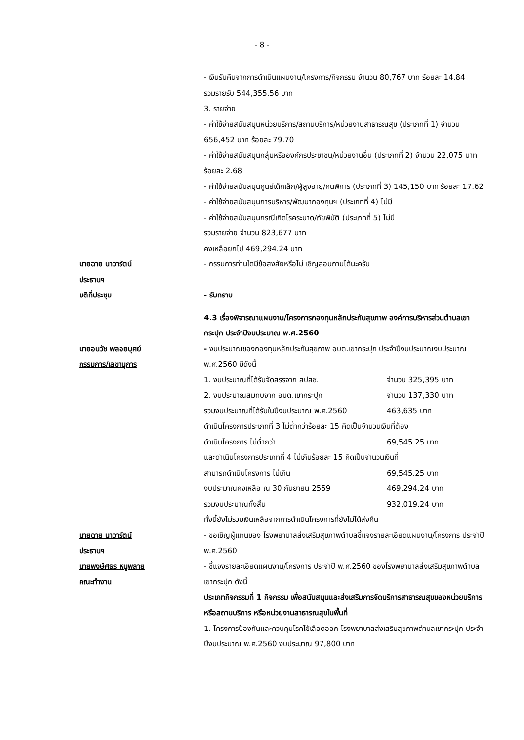- 8 -
- เงินรับคืนจากการดำเนินแผนงาน/โครงการ/กิจกรรม จำนวน 80,767 บาท ร้อยละ 14.84
รวมรายรับ 544,355.56 บาท
3. รายจ่าย
- ค่าใช้จ่ายสนับสนุนหน่วยบริการ/สถานบริการ/หน่วยงานสาธารณสุข (ประเภทที่ 1) จำนวน 656,452 บาท ร้อยละ 79.70
- ค่าใช้จ่ายสนับสนุนกลุ่มหรือองค์กรประชาชน/หน่วยงานอื่น (ประเภทที่ 2) จำนวน 22,075 บาท ร้อยละ 2.68
- ค่าใช้จ่ายสนับสนุนศูนย์เด็กเล็ก/ผู้สูงอายุ/คนพิการ (ประเภทที่ 3) 145,150 บาท ร้อยละ 17.62
- ค่าใช้จ่ายสนับสนุนการบริหาร/พัฒนากองทุนฯ (ประเภทที่ 4) ไม่มี
- ค่าใช้จ่ายสนับสนุนกรณีเกิดโรคระบาด/ภัยพิบัติ (ประเภทที่ 5) ไม่มี
รวมรายจ่าย จำนวน 823,677 บาท
คงเหลือยกไป 469,294.24 บาท
นายฉาย นาวารัตน์
ประธานฯ
- กรรมการท่านใดมีข้อสงสัยหรือไม่ เชิญสอบถามได้นะครับ
มติที่ประชุม - รับทราบ
4.3 เรื่องพิจารณาแผนงาน/โครงการกองทุนหลักประกันสุขภาพ องค์การบริหารส่วนตำบลเขากระปุก ประจำปีงบประมาณ พ.ศ.2560
นายอนวัช พลอยบุศย์
กรรมการ/เลขานุการ
- งบประมาณของกองทุนหลักประกันสุขภาพ อบต.เขากระปุก ประจำปีงบประมาณงบประมาณ พ.ศ.2560 มีดังนี้
1. งบประมาณที่ได้รับจัดสรรจาก สปสช. จำนวน 325,395 บาท
2. งบประมาณสมทบจาก อบต.เขากระปุก จำนวน 137,330 บาท
รวมงบประมาณที่ได้รับในปีงบประมาณ พ.ศ.2560 463,635 บาท
ดำเนินโครงการประเภทที่ 3 ไม่ต่ำกว่าร้อยละ 15 คิดเป็นจำนวนเงินที่ต้อง
ดำเนินโครงการ ไม่ต่ำกว่า 69,545.25 บาท
และดำเนินโครงการประเภทที่ 4 ไม่เกินร้อยละ 15 คิดเป็นจำนวนเงินที่
สามารถดำเนินโครงการ ไม่เกิน 69,545.25 บาท
งบประมาณคงเหลือ ณ 30 กันยายน 2559 469,294.24 บาท
รวมงบประมาณทั้งสิ้น 932,019.24 บาท
ทั้งนี้ยังไม่รวมเงินเหลือจากการดำเนินโครงการที่ยังไม่ได้ส่งคืน
นายฉาย นาวารัตน์
ประธานฯ
- ขอเชิญผู้แทนของ โรงพยาบาลส่งเสริมสุขภาพตำบลชี้แจงรายละเอียดแผนงาน/โครงการ ประจำปี พ.ศ.2560
นายพงษ์ศธร หนูพลาย
คณะทำงาน
- ชี้แจงรายละเอียดแผนงาน/โครงการ ประจำปี พ.ศ.2560 ของโรงพยาบาลส่งเสริมสุขภาพตำบลเขากระปุก ดังนี้
ประเภทกิจกรรมที่ 1 กิจกรรม เพื่อสนับสนุนและส่งเสริมการจัดบริการสาธารณสุขของหน่วยบริการหรือสถานบริการ หรือหน่วยงานสาธารณสุขในพื้นที่
1. โครงการป้องกันและควบคุมโรคไข้เลือดออก โรงพยาบาลส่งเสริมสุขภาพตำบลเขากระปุก ประจำปีงบประมาณ พ.ศ.2560 งบประมาณ 97,800 บาท